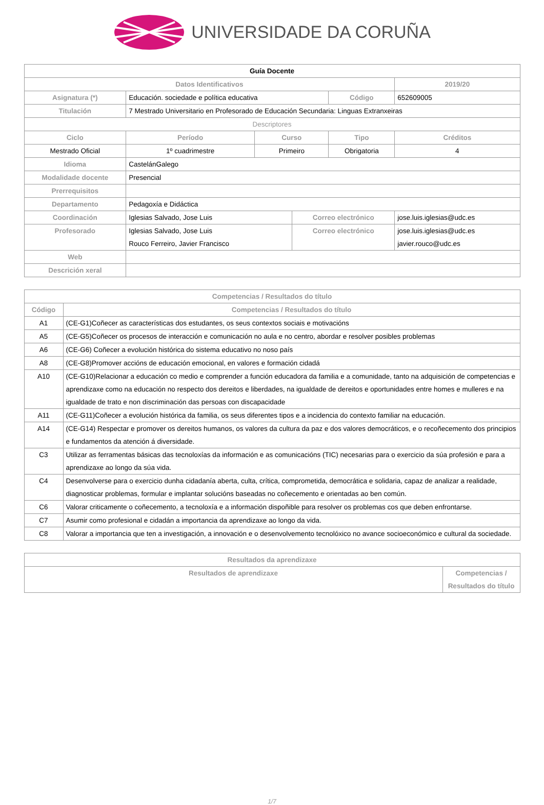UNIVERSIDADE DA CORUÑA
| Guía Docente | | | | | | | |
| Datos Identificativos | | | | | | 2019/20 | |
| Asignatura (*) | Educación. sociedade e política educativa | | | | Código | 652609005 | |
| Titulación | 7 Mestrado Universitario en Profesorado de Educación Secundaria: Linguas Extranxeiras | | | | | | |
| Descriptores | | | | | | | |
| Ciclo | | Período | Curso | | Tipo | | Créditos |
| Mestrado Oficial | | 1º cuadrimestre | Primeiro | | Obrigatoria | | 4 |
| Idioma | CastelánGalego | | | | | | |
| Modalidade docente | Presencial | | | | | | |
| Prerrequisitos | | | | | | | |
| Departamento | Pedagoxía e Didáctica | | | | | | |
| Coordinación | Iglesias Salvado, Jose Luis | | | Correo electrónico | | jose.luis.iglesias@udc.es | |
| Profesorado | Iglesias Salvado, Jose Luis Rouco Ferreiro, Javier Francisco | | | Correo electrónico | | jose.luis.iglesias@udc.es javier.rouco@udc.es | |
| Web | | | | | | | |
| Descrición xeral | | | | | | | |
| Competencias / Resultados do título | |
| --- | --- |
| Código | Competencias / Resultados do título |
| A1 | (CE-G1)Coñecer as características dos estudantes, os seus contextos sociais e motivacións |
| A5 | (CE-G5)Coñecer os procesos de interacción e comunicación no aula e no centro, abordar e resolver posibles problemas |
| A6 | (CE-G6) Coñecer a evolución histórica do sistema educativo no noso país |
| A8 | (CE-G8)Promover accións de educación emocional, en valores e formación cidadá |
| A10 | (CE-G10)Relacionar a educación co medio e comprender a función educadora da familia e a comunidade, tanto na adquisición de competencias e aprendizaxe como na educación no respecto dos dereitos e liberdades, na igualdade de dereitos e oportunidades entre homes e mulleres e na igualdade de trato e non discriminación das persoas con discapacidade |
| A11 | (CE-G11)Coñecer a evolución histórica da familia, os seus diferentes tipos e a incidencia do contexto familiar na educación. |
| A14 | (CE-G14) Respectar e promover os dereitos humanos, os valores da cultura da paz e dos valores democráticos, e o recoñecemento dos principios e fundamentos da atención á diversidade. |
| C3 | Utilizar as ferramentas básicas das tecnoloxías da información e as comunicacións (TIC) necesarias para o exercicio da súa profesión e para a aprendizaxe ao longo da súa vida. |
| C4 | Desenvolverse para o exercicio dunha cidadanía aberta, culta, crítica, comprometida, democrática e solidaria, capaz de analizar a realidade, diagnosticar problemas, formular e implantar solucións baseadas no coñecemento e orientadas ao ben común. |
| C6 | Valorar criticamente o coñecemento, a tecnoloxía e a información dispoñible para resolver os problemas cos que deben enfrontarse. |
| C7 | Asumir como profesional e cidadán a importancia da aprendizaxe ao longo da vida. |
| C8 | Valorar a importancia que ten a investigación, a innovación e o desenvolvemento tecnolóxico no avance socioeconómico e cultural da sociedade. |
| Resultados da aprendizaxe | |
| --- | --- |
| Resultados de aprendizaxe | Competencias / Resultados do título |
1/7